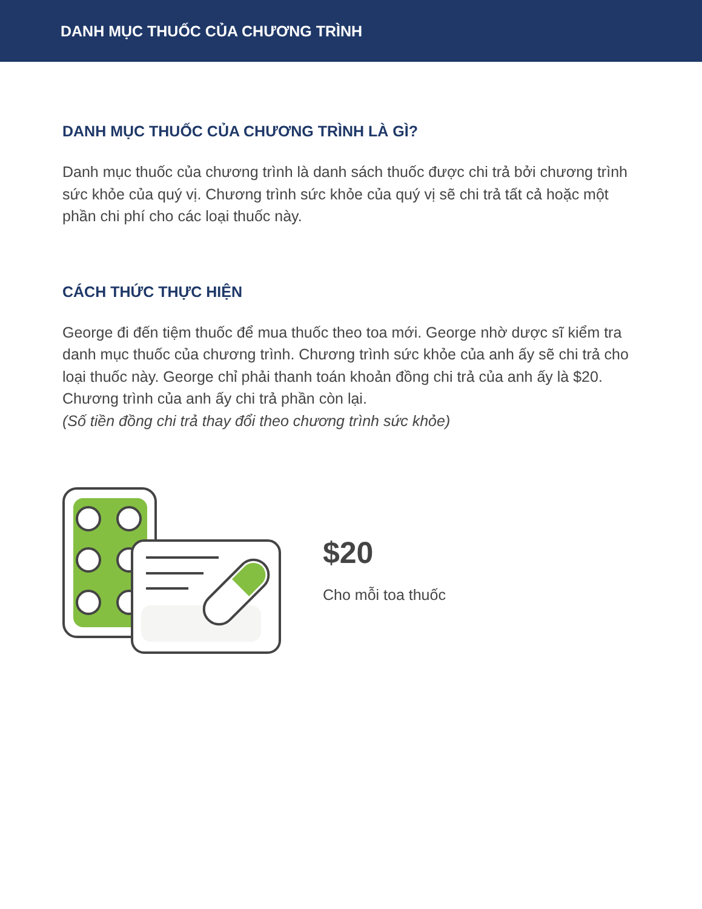DANH MỤC THUỐC CỦA CHƯƠNG TRÌNH
DANH MỤC THUỐC CỦA CHƯƠNG TRÌNH LÀ GÌ?
Danh mục thuốc của chương trình là danh sách thuốc được chi trả bởi chương trình sức khỏe của quý vị. Chương trình sức khỏe của quý vị sẽ chi trả tất cả hoặc một phần chi phí cho các loại thuốc này.
CÁCH THỨC THỰC HIỆN
George đi đến tiệm thuốc để mua thuốc theo toa mới. George nhờ dược sĩ kiểm tra danh mục thuốc của chương trình. Chương trình sức khỏe của anh ấy sẽ chi trả cho loại thuốc này. George chỉ phải thanh toán khoản đồng chi trả của anh ấy là $20. Chương trình của anh ấy chi trả phần còn lại.
(Số tiền đồng chi trả thay đổi theo chương trình sức khỏe)
$20
Cho mỗi toa thuốc